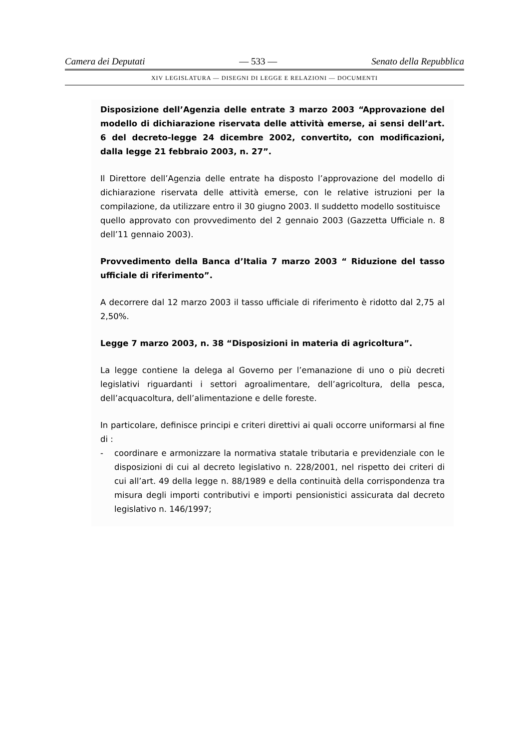Camera dei Deputati — 533 — Senato della Repubblica
XIV LEGISLATURA — DISEGNI DI LEGGE E RELAZIONI — DOCUMENTI
Disposizione dell’Agenzia delle entrate 3 marzo 2003 “Approvazione del modello di dichiarazione riservata delle attività emerse, ai sensi dell’art. 6 del decreto-legge 24 dicembre 2002, convertito, con modificazioni, dalla legge 21 febbraio 2003, n. 27”.
Il Direttore dell’Agenzia delle entrate ha disposto l’approvazione del modello di dichiarazione riservata delle attività emerse, con le relative istruzioni per la compilazione, da utilizzare entro il 30 giugno 2003. Il suddetto modello sostituisce
quello approvato con provvedimento del 2 gennaio 2003 (Gazzetta Ufficiale n. 8 dell’11 gennaio 2003).
Provvedimento della Banca d’Italia 7 marzo 2003 “ Riduzione del tasso ufficiale di riferimento”.
A decorrere dal 12 marzo 2003 il tasso ufficiale di riferimento è ridotto dal 2,75 al 2,50%.
Legge 7 marzo 2003, n. 38 “Disposizioni in materia di agricoltura”.
La legge contiene la delega al Governo per l’emanazione di uno o più decreti legislativi riguardanti i settori agroalimentare, dell’agricoltura, della pesca, dell’acquacoltura, dell’alimentazione e delle foreste.
In particolare, definisce principi e criteri direttivi ai quali occorre uniformarsi al fine di :
- coordinare e armonizzare la normativa statale tributaria e previdenziale con le disposizioni di cui al decreto legislativo n. 228/2001, nel rispetto dei criteri di cui all’art. 49 della legge n. 88/1989 e della continuità della corrispondenza tra misura degli importi contributivi e importi pensionistici assicurata dal decreto legislativo n. 146/1997;